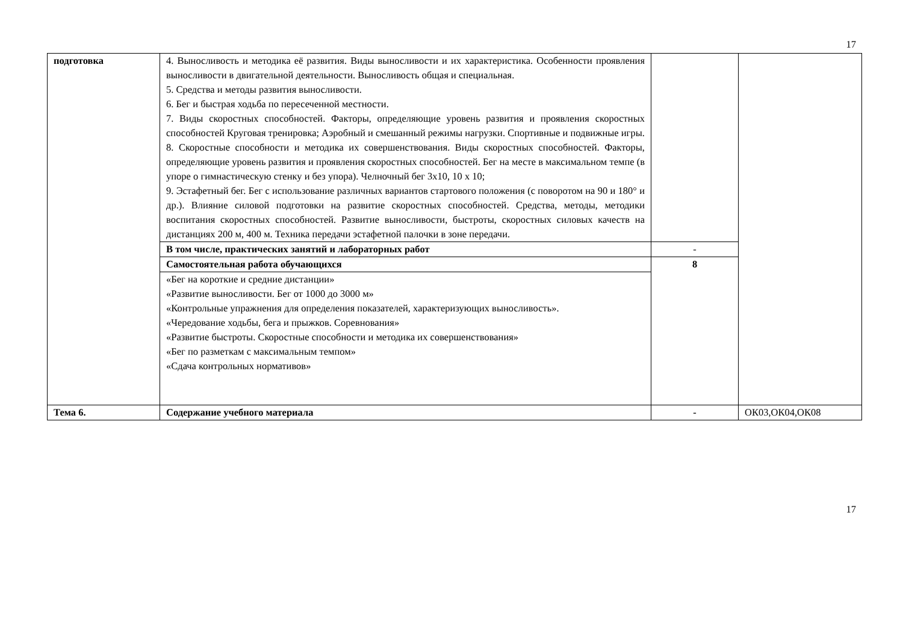17
| подготовка | 4. Выносливость и методика её развития. Виды выносливости и их характеристика. Особенности проявления выносливости в двигательной деятельности. Выносливость общая и специальная. 5. Средства и методы развития выносливости. 6. Бег и быстрая ходьба по пересеченной местности. 7. Виды скоростных способностей. Факторы, определяющие уровень развития и проявления скоростных способностей Круговая тренировка; Аэробный и смешанный режимы нагрузки. Спортивные и подвижные игры. 8. Скоростные способности и методика их совершенствования. Виды скоростных способностей. Факторы, определяющие уровень развития и проявления скоростных способностей. Бег на месте в максимальном темпе (в упоре о гимнастическую стенку и без упора). Челночный бег 3х10, 10 х 10; 9. Эстафетный бег. Бег с использование различных вариантов стартового положения (с поворотом на 90 и 180° и др.). Влияние силовой подготовки на развитие скоростных способностей. Средства, методы, методики воспитания скоростных способностей. Развитие выносливости, быстроты, скоростных силовых качеств на дистанциях 200 м, 400 м. Техника передачи эстафетной палочки в зоне передачи. | | |
| | В том числе, практических занятий и лабораторных работ | - | |
| | Самостоятельная работа обучающихся | 8 | |
| | «Бег на короткие и средние дистанции» «Развитие выносливости. Бег от 1000 до 3000 м» «Контрольные упражнения для определения показателей, характеризующих выносливость». «Чередование ходьбы, бега и прыжков. Соревнования» «Развитие быстроты. Скоростные способности и методика их совершенствования» «Бег по разметкам с максимальным темпом» «Сдача контрольных нормативов» | | |
| Тема 6. | Содержание учебного материала | - | ОК03,ОК04,ОК08 |
17